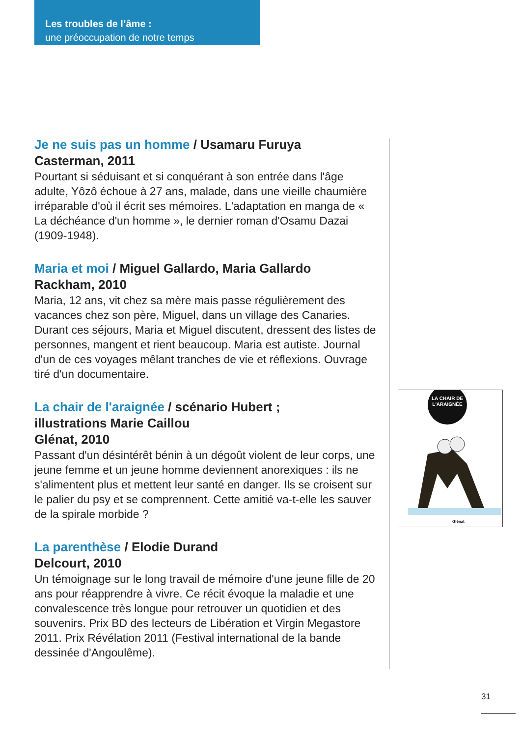Les troubles de l’âme :
une préoccupation de notre temps
Je ne suis pas un homme / Usamaru Furuya
Casterman, 2011
Pourtant si séduisant et si conquérant à son entrée dans l'âge adulte, Yôzô échoue à 27 ans, malade, dans une vieille chaumière irréparable d'où il écrit ses mémoires. L'adaptation en manga de « La déchéance d'un homme », le dernier roman d'Osamu Dazai (1909-1948).
Maria et moi / Miguel Gallardo, Maria Gallardo
Rackham, 2010
Maria, 12 ans, vit chez sa mère mais passe régulièrement des vacances chez son père, Miguel, dans un village des Canaries. Durant ces séjours, Maria et Miguel discutent, dressent des listes de personnes, mangent et rient beaucoup. Maria est autiste. Journal d'un de ces voyages mêlant tranches de vie et réflexions. Ouvrage tiré d'un documentaire.
La chair de l'araignée / scénario Hubert ;
illustrations Marie Caillou
Glénat, 2010
Passant d'un désintérêt bénin à un dégoût violent de leur corps, une jeune femme et un jeune homme deviennent anorexiques : ils ne s'alimentent plus et mettent leur santé en danger. Ils se croisent sur le palier du psy et se comprennent. Cette amitié va-t-elle les sauver de la spirale morbide ?
La parenthèse / Elodie Durand
Delcourt, 2010
Un témoignage sur le long travail de mémoire d'une jeune fille de 20 ans pour réapprendre à vivre. Ce récit évoque la maladie et une convalescence très longue pour retrouver un quotidien et des souvenirs. Prix BD des lecteurs de Libération et Virgin Megastore 2011. Prix Révélation 2011 (Festival international de la bande dessinée d'Angoulême).
LA CHAIR DE
L'ARAIGNÉE
Glénat
31